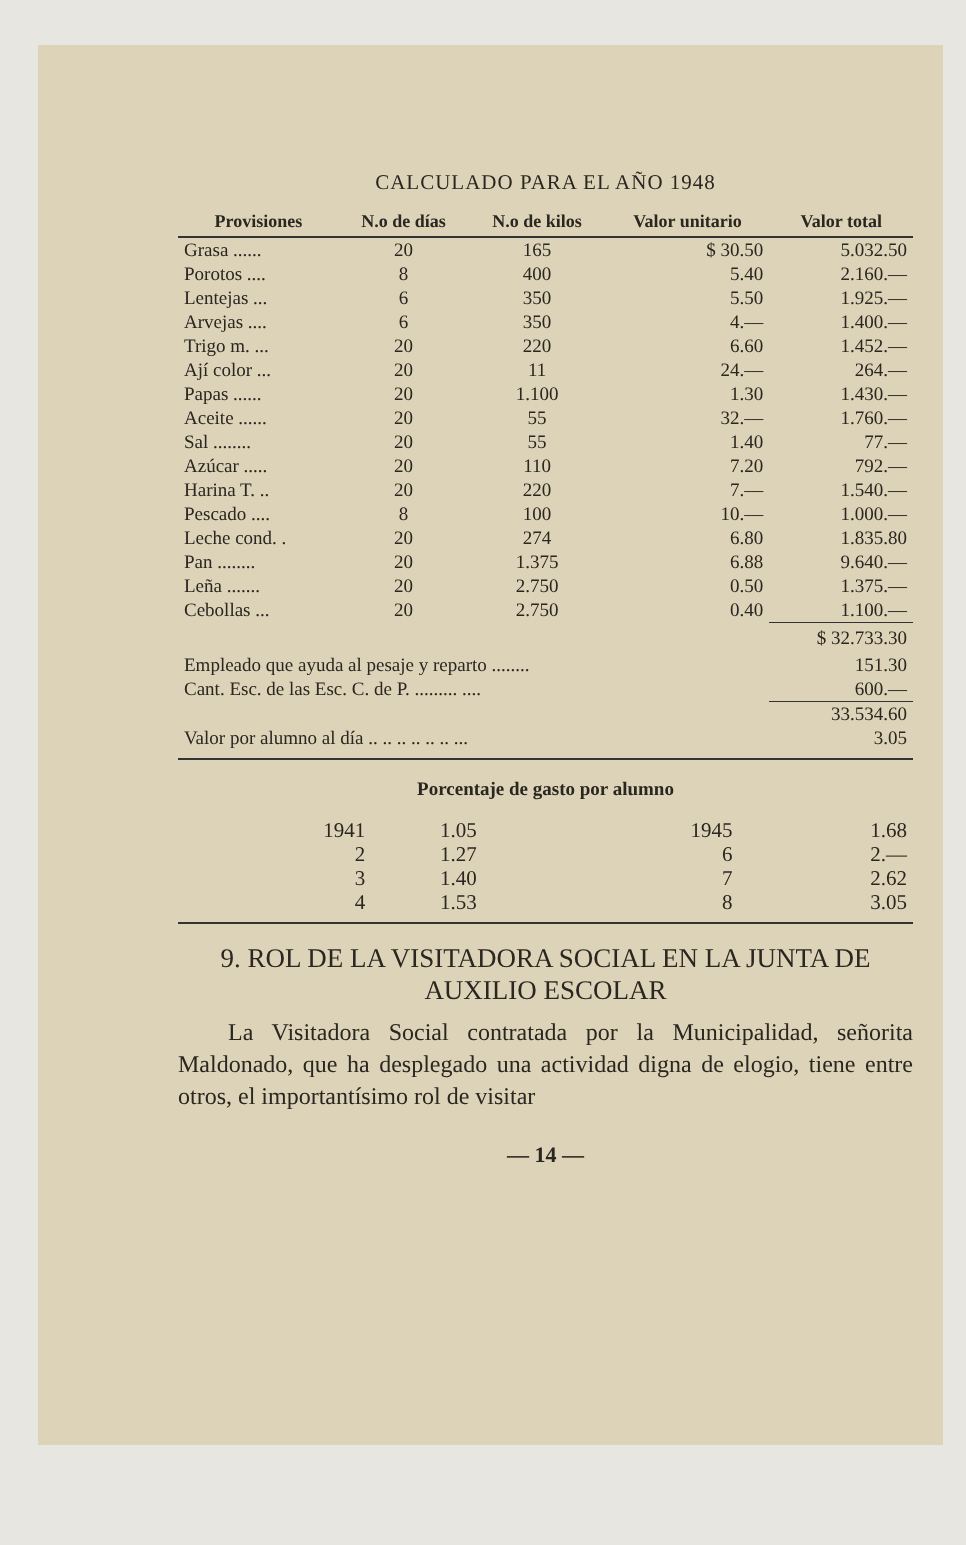CALCULADO PARA EL AÑO 1948
| Provisiones | N.o de días | N.o de kilos | Valor unitario | Valor total |
| --- | --- | --- | --- | --- |
| Grasa ...... | 20 | 165 | $ 30.50 | 5.032.50 |
| Porotos .... | 8 | 400 | 5.40 | 2.160.— |
| Lentejas ... | 6 | 350 | 5.50 | 1.925.— |
| Arvejas .... | 6 | 350 | 4.— | 1.400.— |
| Trigo m. ... | 20 | 220 | 6.60 | 1.452.— |
| Ají color ... | 20 | 11 | 24.— | 264.— |
| Papas ...... | 20 | 1.100 | 1.30 | 1.430.— |
| Aceite ...... | 20 | 55 | 32.— | 1.760.— |
| Sal ........ | 20 | 55 | 1.40 | 77.— |
| Azúcar ..... | 20 | 110 | 7.20 | 792.— |
| Harina T. .. | 20 | 220 | 7.— | 1.540.— |
| Pescado .... | 8 | 100 | 10.— | 1.000.— |
| Leche cond. . | 20 | 274 | 6.80 | 1.835.80 |
| Pan ........ | 20 | 1.375 | 6.88 | 9.640.— |
| Leña ....... | 20 | 2.750 | 0.50 | 1.375.— |
| Cebollas ... | 20 | 2.750 | 0.40 | 1.100.— |
| | | | | $ 32.733.30 |
| Empleado que ayuda al pesaje y reparto ........ | | | | 151.30 |
| Cant. Esc. de las Esc. C. de P. ......... .... | | | | 600.— |
| | | | | 33.534.60 |
| Valor por alumno al día .. .. .. .. .. .. ... | | | | 3.05 |
Porcentaje de gasto por alumno
| 1941 | 1.05 | 1945 | 1.68 |
| 2 | 1.27 | 6 | 2.— |
| 3 | 1.40 | 7 | 2.62 |
| 4 | 1.53 | 8 | 3.05 |
9. ROL DE LA VISITADORA SOCIAL EN LA JUNTA DE AUXILIO ESCOLAR
La Visitadora Social contratada por la Municipalidad, señorita Maldonado, que ha desplegado una actividad digna de elogio, tiene entre otros, el importantísimo rol de visitar
— 14 —